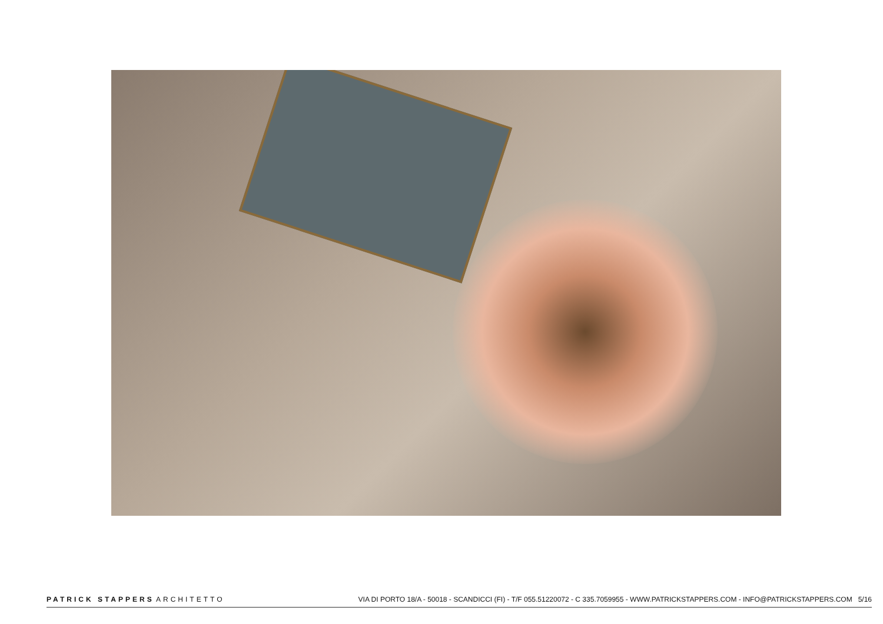PATRICK STAPPERS ARCHITETTO VIA DI PORTO 18/A - 50018 - SCANDICCI (FI) - T/F 055.51220072 - C 335.7059955 - WWW.PATRICKSTAPPERS.COM - INFO@PATRICKSTAPPERS.COM 5/16